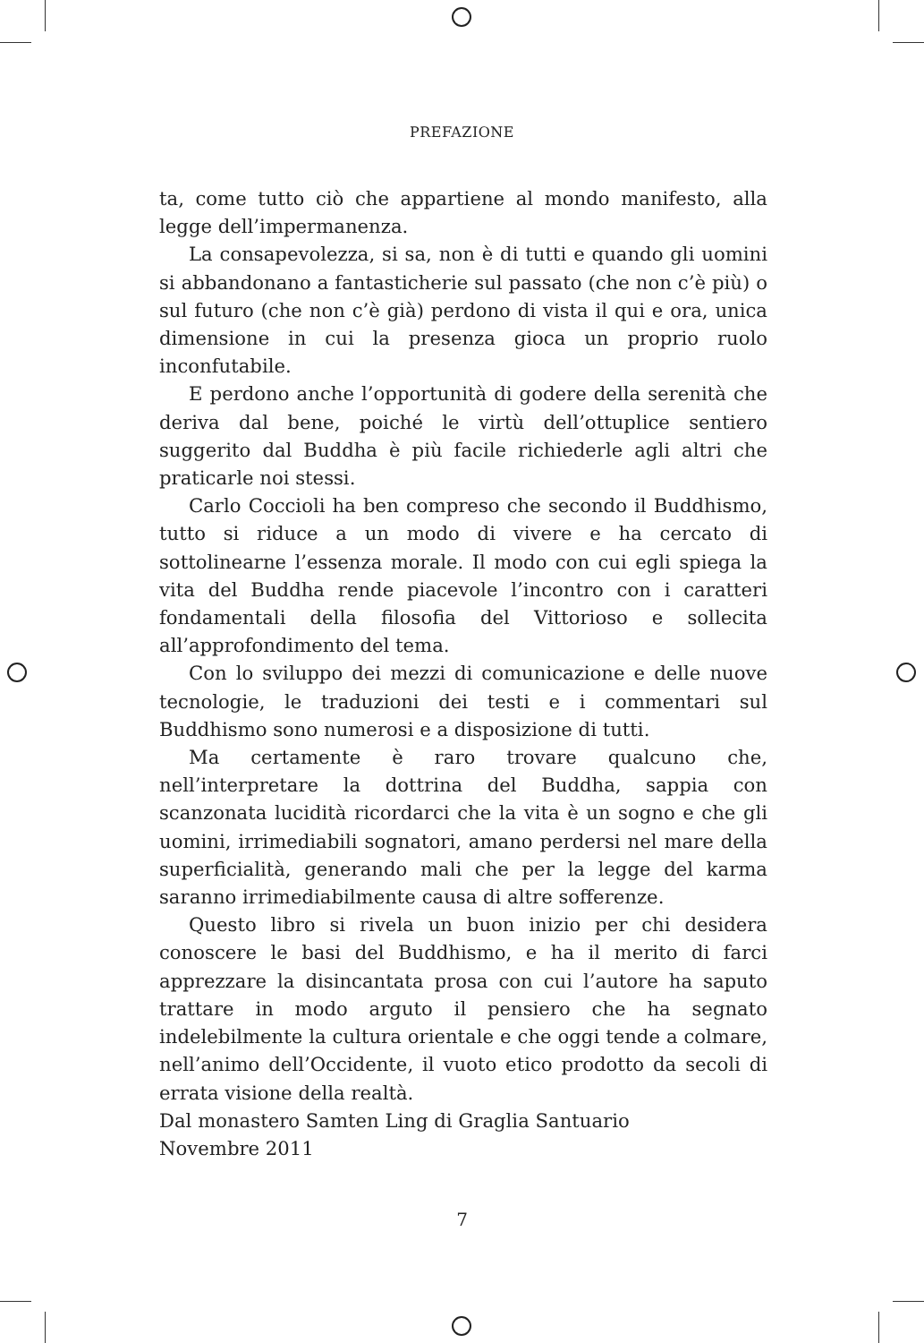PREFAZIONE
ta, come tutto ciò che appartiene al mondo manifesto, alla legge dell’impermanenza.
La consapevolezza, si sa, non è di tutti e quando gli uomini si abbandonano a fantasticherie sul passato (che non c’è più) o sul futuro (che non c’è già) perdono di vista il qui e ora, unica dimensione in cui la presenza gioca un proprio ruolo inconfutabile.
E perdono anche l’opportunità di godere della serenità che deriva dal bene, poiché le virtù dell’ottuplice sentiero suggerito dal Buddha è più facile richiederle agli altri che praticarle noi stessi.
Carlo Coccioli ha ben compreso che secondo il Buddhismo, tutto si riduce a un modo di vivere e ha cercato di sottolinearne l’essenza morale. Il modo con cui egli spiega la vita del Buddha rende piacevole l’incontro con i caratteri fondamentali della filosofia del Vittorioso e sollecita all’approfondimento del tema.
Con lo sviluppo dei mezzi di comunicazione e delle nuove tecnologie, le traduzioni dei testi e i commentari sul Buddhismo sono numerosi e a disposizione di tutti.
Ma certamente è raro trovare qualcuno che, nell’interpretare la dottrina del Buddha, sappia con scanzonata lucidità ricordarci che la vita è un sogno e che gli uomini, irrimediabili sognatori, amano perdersi nel mare della superficialità, generando mali che per la legge del karma saranno irrimediabilmente causa di altre sofferenze.
Questo libro si rivela un buon inizio per chi desidera conoscere le basi del Buddhismo, e ha il merito di farci apprezzare la disincantata prosa con cui l’autore ha saputo trattare in modo arguto il pensiero che ha segnato indelebilmente la cultura orientale e che oggi tende a colmare, nell’animo dell’Occidente, il vuoto etico prodotto da secoli di errata visione della realtà.
Dal monastero Samten Ling di Graglia Santuario
Novembre 2011
7